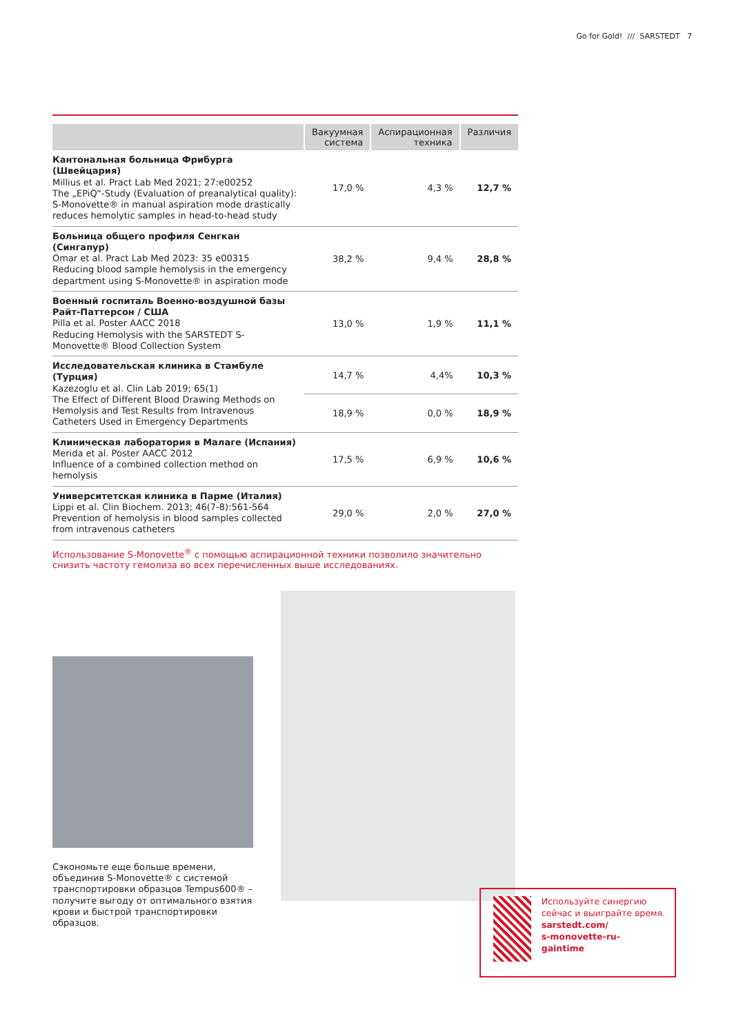Go for Gold! /// SARSTEDT 7
| | Вакуумная система | Аспирационная техника | Различия |
| --- | --- | --- | --- |
| Кантональная больница Фрибурга (Швейцария) Millius et al. Pract Lab Med 2021; 27:e00252 The „EPiQ“-Study (Evaluation of preanalytical quality): S-Monovette® in manual aspiration mode drastically reduces hemolytic samples in head-to-head study | 17,0 % | 4,3 % | 12,7 % |
| Больница общего профиля Сенгкан (Сингапур) Omar et al. Pract Lab Med 2023: 35 e00315 Reducing blood sample hemolysis in the emergency department using S-Monovette® in aspiration mode | 38,2 % | 9,4 % | 28,8 % |
| Военный госпиталь Военно-воздушной базы Райт-Паттерсон / США Pilla et al. Poster AACC 2018 Reducing Hemolysis with the SARSTEDT S-Monovette® Blood Collection System | 13,0 % | 1,9 % | 11,1 % |
| Исследовательская клиника в Стамбуле (Турция) Kazezoglu et al. Clin Lab 2019; 65(1) The Effect of Different Blood Drawing Methods on Hemolysis and Test Results from Intravenous Catheters Used in Emergency Departments | 14,7 % | 4,4% | 10,3 % |
| | 18,9 % | 0,0 % | 18,9 % |
| Клиническая лаборатория в Малаге (Испания) Merida et al. Poster AACC 2012 Influence of a combined collection method on hemolysis | 17,5 % | 6,9 % | 10,6 % |
| Университетская клиника в Парме (Италия) Lippi et al. Clin Biochem. 2013; 46(7-8):561-564 Prevention of hemolysis in blood samples collected from intravenous catheters | 29,0 % | 2,0 % | 27,0 % |
Использование S-Monovette<sup>®</sup> с помощью аспирационной техники позволило значительно снизить частоту гемолиза во всех перечисленных выше исследованиях.
Сэкономьте еще больше времени, объединив S-Monovette® с системой транспортировки образцов Tempus600® – получите выгоду от оптимального взятия крови и быстрой транспортировки образцов.
Используйте синергию сейчас и выиграйте время.
sarstedt.com/
s-monovette-ru-
gaintime